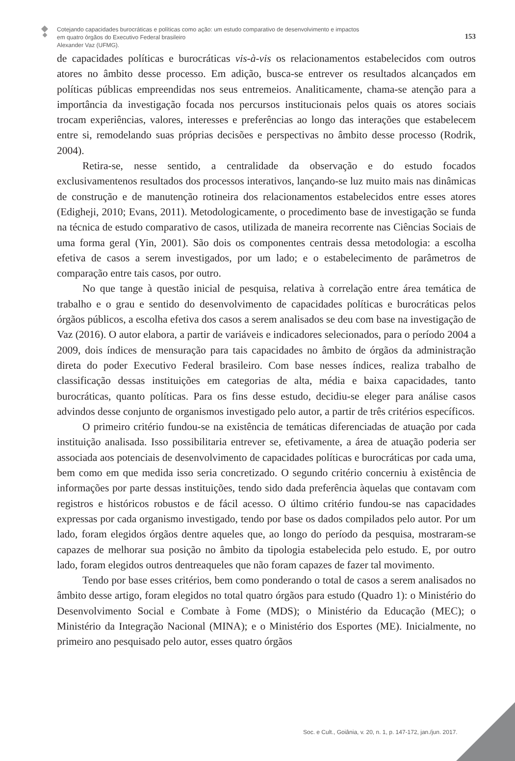Cotejando capacidades burocráticas e políticas como ação: um estudo comparativo de desenvolvimento e impactos
em quatro órgãos do Executivo Federal brasileiro
Alexander Vaz (UFMG).
153
de capacidades políticas e burocráticas vis-à-vis os relacionamentos estabelecidos com outros atores no âmbito desse processo. Em adição, busca-se entrever os resultados alcançados em políticas públicas empreendidas nos seus entremeios. Analiticamente, chama-se atenção para a importância da investigação focada nos percursos institucionais pelos quais os atores sociais trocam experiências, valores, interesses e preferências ao longo das interações que estabelecem entre si, remodelando suas próprias decisões e perspectivas no âmbito desse processo (Rodrik, 2004).
Retira-se, nesse sentido, a centralidade da observação e do estudo focados exclusivamentenos resultados dos processos interativos, lançando-se luz muito mais nas dinâmicas de construção e de manutenção rotineira dos relacionamentos estabelecidos entre esses atores (Edigheji, 2010; Evans, 2011). Metodologicamente, o procedimento base de investigação se funda na técnica de estudo comparativo de casos, utilizada de maneira recorrente nas Ciências Sociais de uma forma geral (Yin, 2001). São dois os componentes centrais dessa metodologia: a escolha efetiva de casos a serem investigados, por um lado; e o estabelecimento de parâmetros de comparação entre tais casos, por outro.
No que tange à questão inicial de pesquisa, relativa à correlação entre área temática de trabalho e o grau e sentido do desenvolvimento de capacidades políticas e burocráticas pelos órgãos públicos, a escolha efetiva dos casos a serem analisados se deu com base na investigação de Vaz (2016). O autor elabora, a partir de variáveis e indicadores selecionados, para o período 2004 a 2009, dois índices de mensuração para tais capacidades no âmbito de órgãos da administração direta do poder Executivo Federal brasileiro. Com base nesses índices, realiza trabalho de classificação dessas instituições em categorias de alta, média e baixa capacidades, tanto burocráticas, quanto políticas. Para os fins desse estudo, decidiu-se eleger para análise casos advindos desse conjunto de organismos investigado pelo autor, a partir de três critérios específicos.
O primeiro critério fundou-se na existência de temáticas diferenciadas de atuação por cada instituição analisada. Isso possibilitaria entrever se, efetivamente, a área de atuação poderia ser associada aos potenciais de desenvolvimento de capacidades políticas e burocráticas por cada uma, bem como em que medida isso seria concretizado. O segundo critério concerniu à existência de informações por parte dessas instituições, tendo sido dada preferência àquelas que contavam com registros e históricos robustos e de fácil acesso. O último critério fundou-se nas capacidades expressas por cada organismo investigado, tendo por base os dados compilados pelo autor. Por um lado, foram elegidos órgãos dentre aqueles que, ao longo do período da pesquisa, mostraram-se capazes de melhorar sua posição no âmbito da tipologia estabelecida pelo estudo. E, por outro lado, foram elegidos outros dentreaqueles que não foram capazes de fazer tal movimento.
Tendo por base esses critérios, bem como ponderando o total de casos a serem analisados no âmbito desse artigo, foram elegidos no total quatro órgãos para estudo (Quadro 1): o Ministério do Desenvolvimento Social e Combate à Fome (MDS); o Ministério da Educação (MEC); o Ministério da Integração Nacional (MINA); e o Ministério dos Esportes (ME). Inicialmente, no primeiro ano pesquisado pelo autor, esses quatro órgãos
Soc. e Cult., Goiânia, v. 20, n. 1, p. 147-172, jan./jun. 2017.